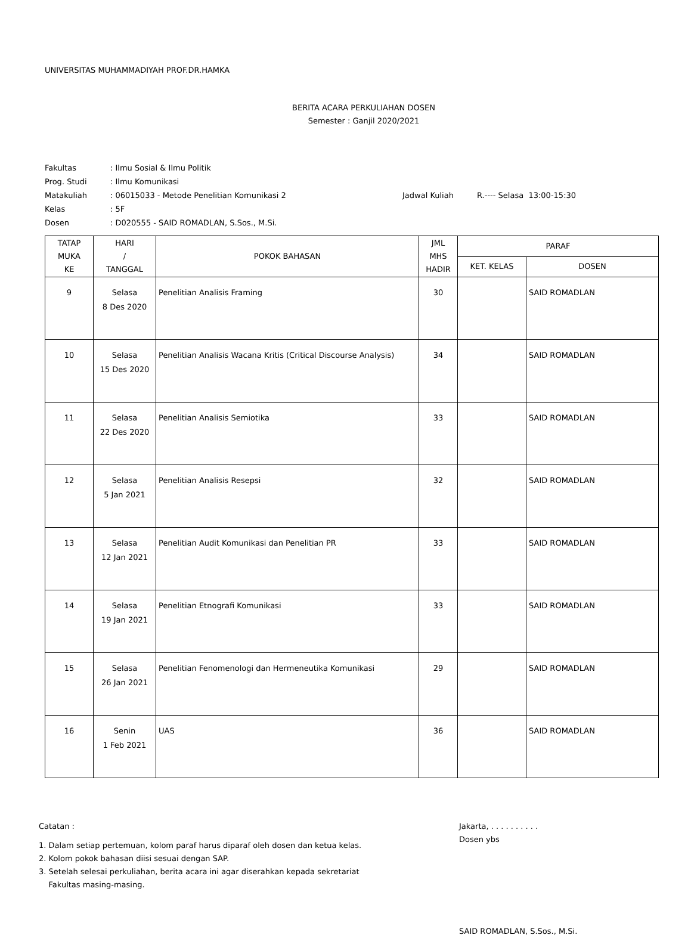UNIVERSITAS MUHAMMADIYAH PROF.DR.HAMKA
BERITA ACARA PERKULIAHAN DOSEN
Semester : Ganjil 2020/2021
| Fakultas | : Ilmu Sosial & Ilmu Politik | | |
| Prog. Studi | : Ilmu Komunikasi | | |
| Matakuliah | : 06015033 - Metode Penelitian Komunikasi 2 | Jadwal Kuliah | R.---- Selasa 13:00-15:30 |
| Kelas | : 5F | | |
| Dosen | : D020555 - SAID ROMADLAN, S.Sos., M.Si. | | |
| TATAP MUKA KE | HARI / TANGGAL | POKOK BAHASAN | JML MHS HADIR | PARAF | |
| --- | --- | --- | --- | --- | --- |
| | | | | KET. KELAS | DOSEN |
| 9 | Selasa 8 Des 2020 | Penelitian Analisis Framing | 30 | | SAID ROMADLAN |
| 10 | Selasa 15 Des 2020 | Penelitian Analisis Wacana Kritis (Critical Discourse Analysis) | 34 | | SAID ROMADLAN |
| 11 | Selasa 22 Des 2020 | Penelitian Analisis Semiotika | 33 | | SAID ROMADLAN |
| 12 | Selasa 5 Jan 2021 | Penelitian Analisis Resepsi | 32 | | SAID ROMADLAN |
| 13 | Selasa 12 Jan 2021 | Penelitian Audit Komunikasi dan Penelitian PR | 33 | | SAID ROMADLAN |
| 14 | Selasa 19 Jan 2021 | Penelitian Etnografi Komunikasi | 33 | | SAID ROMADLAN |
| 15 | Selasa 26 Jan 2021 | Penelitian Fenomenologi dan Hermeneutika Komunikasi | 29 | | SAID ROMADLAN |
| 16 | Senin 1 Feb 2021 | UAS | 36 | | SAID ROMADLAN |
Catatan :
1. Dalam setiap pertemuan, kolom paraf harus diparaf oleh dosen dan ketua kelas.
2. Kolom pokok bahasan diisi sesuai dengan SAP.
3. Setelah selesai perkuliahan, berita acara ini agar diserahkan kepada sekretariat
Fakultas masing-masing.
Jakarta, . . . . . . . . . .
Dosen ybs
SAID ROMADLAN, S.Sos., M.Si.